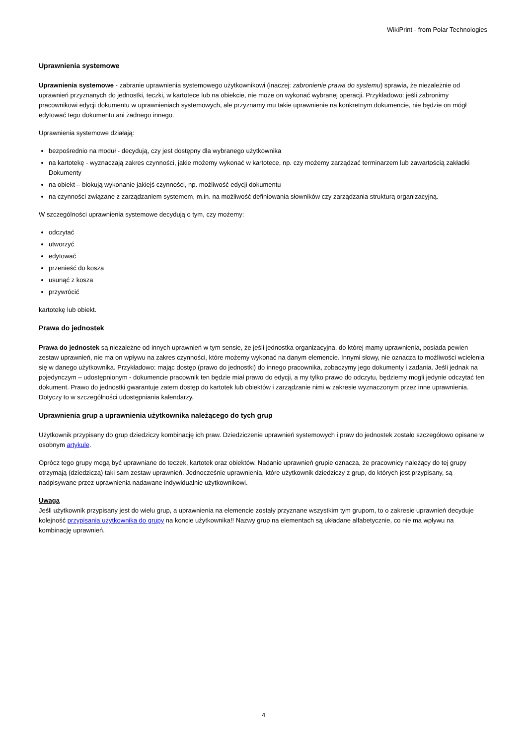WikiPrint - from Polar Technologies
Uprawnienia systemowe
Uprawnienia systemowe - zabranie uprawnienia systemowego użytkownikowi (inaczej: zabronienie prawa do systemu) sprawia, że niezależnie od uprawnień przyznanych do jednostki, teczki, w kartotece lub na obiekcie, nie może on wykonać wybranej operacji. Przykładowo: jeśli zabronimy pracownikowi edycji dokumentu w uprawnieniach systemowych, ale przyznamy mu takie uprawnienie na konkretnym dokumencie, nie będzie on mógł edytować tego dokumentu ani żadnego innego.
Uprawnienia systemowe działają:
bezpośrednio na moduł - decydują, czy jest dostępny dla wybranego użytkownika
na kartotekę - wyznaczają zakres czynności, jakie możemy wykonać w kartotece, np. czy możemy zarządzać terminarzem lub zawartością zakładki Dokumenty
na obiekt – blokują wykonanie jakiejś czynności, np. możliwość edycji dokumentu
na czynności związane z zarządzaniem systemem, m.in. na możliwość definiowania słowników czy zarządzania strukturą organizacyjną.
W szczególności uprawnienia systemowe decydują o tym, czy możemy:
odczytać
utworzyć
edytować
przenieść do kosza
usunąć z kosza
przywrócić
kartotekę lub obiekt.
Prawa do jednostek
Prawa do jednostek są niezależne od innych uprawnień w tym sensie, że jeśli jednostka organizacyjna, do której mamy uprawnienia, posiada pewien zestaw uprawnień, nie ma on wpływu na zakres czynności, które możemy wykonać na danym elemencie. Innymi słowy, nie oznacza to możliwości wcielenia się w danego użytkownika. Przykładowo: mając dostęp (prawo do jednostki) do innego pracownika, zobaczymy jego dokumenty i zadania. Jeśli jednak na pojedynczym – udostępnionym - dokumencie pracownik ten będzie miał prawo do edycji, a my tylko prawo do odczytu, będziemy mogli jedynie odczytać ten dokument. Prawo do jednostki gwarantuje zatem dostęp do kartotek lub obiektów i zarządzanie nimi w zakresie wyznaczonym przez inne uprawnienia. Dotyczy to w szczególności udostępniania kalendarzy.
Uprawnienia grup a uprawnienia użytkownika należącego do tych grup
Użytkownik przypisany do grup dziedziczy kombinację ich praw. Dziedziczenie uprawnień systemowych i praw do jednostek zostało szczegółowo opisane w osobnym artykule.
Oprócz tego grupy mogą być uprawniane do teczek, kartotek oraz obiektów. Nadanie uprawnień grupie oznacza, że pracownicy należący do tej grupy otrzymają (dziedziczą) taki sam zestaw uprawnień. Jednocześnie uprawnienia, które użytkownik dziedziczy z grup, do których jest przypisany, są nadpisywane przez uprawnienia nadawane indywidualnie użytkownikowi.
Uwaga
Jeśli użytkownik przypisany jest do wielu grup, a uprawnienia na elemencie zostały przyznane wszystkim tym grupom, to o zakresie uprawnień decyduje kolejność przypisania użytkownika do grupy na koncie użytkownika!! Nazwy grup na elementach są układane alfabetycznie, co nie ma wpływu na kombinację uprawnień.
4